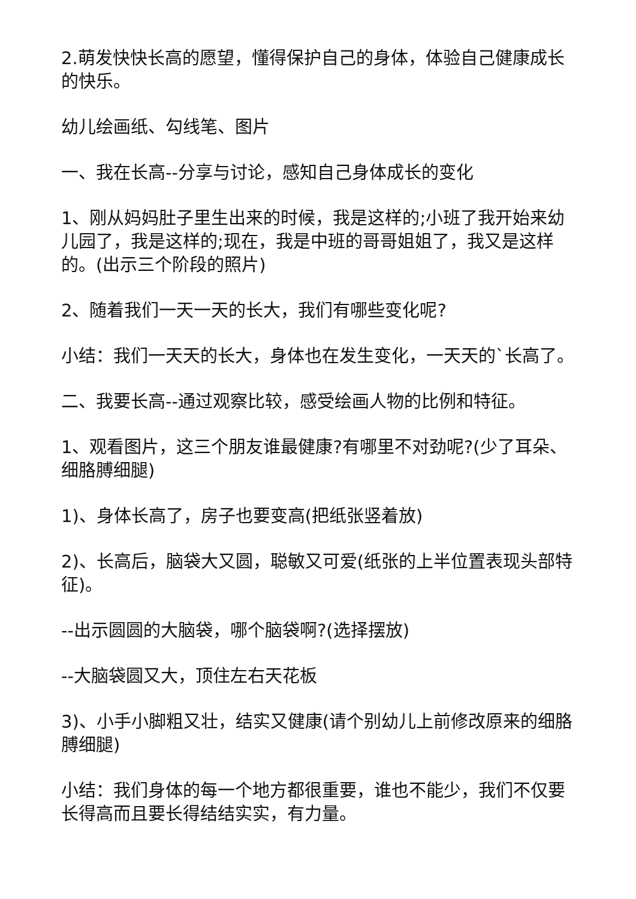2.萌发快快长高的愿望，懂得保护自己的身体，体验自己健康成长的快乐。
幼儿绘画纸、勾线笔、图片
一、我在长高--分享与讨论，感知自己身体成长的变化
1、刚从妈妈肚子里生出来的时候，我是这样的;小班了我开始来幼儿园了，我是这样的;现在，我是中班的哥哥姐姐了，我又是这样的。(出示三个阶段的照片)
2、随着我们一天一天的长大，我们有哪些变化呢?
小结：我们一天天的长大，身体也在发生变化，一天天的`长高了。
二、我要长高--通过观察比较，感受绘画人物的比例和特征。
1、观看图片，这三个朋友谁最健康?有哪里不对劲呢?(少了耳朵、细胳膊细腿)
1)、身体长高了，房子也要变高(把纸张竖着放)
2)、长高后，脑袋大又圆，聪敏又可爱(纸张的上半位置表现头部特征)。
--出示圆圆的大脑袋，哪个脑袋啊?(选择摆放)
--大脑袋圆又大，顶住左右天花板
3)、小手小脚粗又壮，结实又健康(请个别幼儿上前修改原来的细胳膊细腿)
小结：我们身体的每一个地方都很重要，谁也不能少，我们不仅要长得高而且要长得结结实实，有力量。